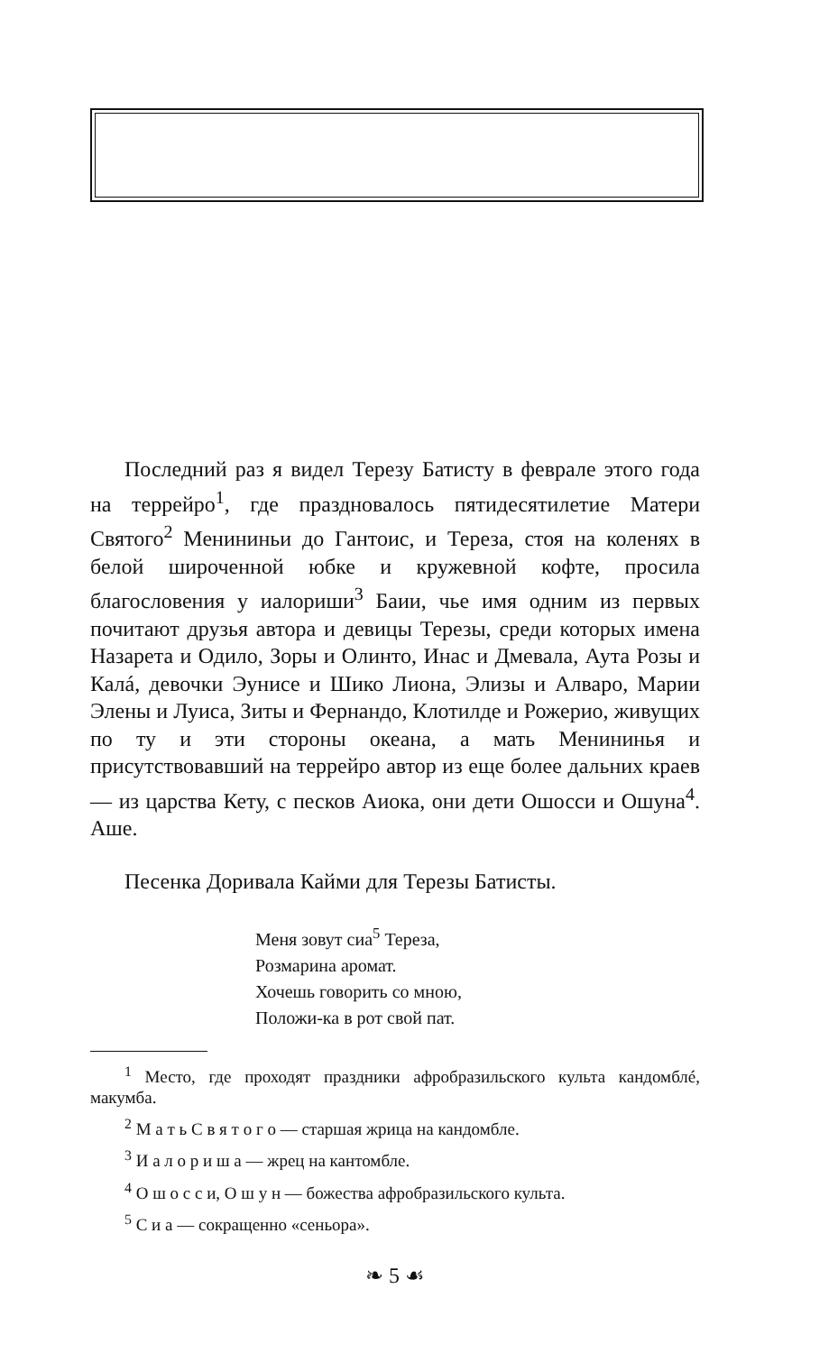Последний раз я видел Терезу Батисту в феврале этого года на террейро<sup>1</sup>, где праздновалось пятидесятилетие Матери Святого<sup>2</sup> Менининьи до Гантоис, и Тереза, стоя на коленях в белой широченной юбке и кружевной кофте, просила благословения у иалориши<sup>3</sup> Баии, чье имя одним из первых почитают друзья автора и девицы Терезы, среди которых имена Назарета и Одило, Зоры и Олинто, Инас и Дмевала, Аута Розы и Калá, девочки Эунисе и Шико Лиона, Элизы и Алваро, Марии Элены и Луиса, Зиты и Фернандо, Клотилде и Рожерио, живущих по ту и эти стороны океана, а мать Менининья и присутствовавший на террейро автор из еще более дальних краев — из царства Кету, с песков Аиока, они дети Ошосси и Ошуна<sup>4</sup>. Аше.
Песенка Доривала Кайми для Терезы Батисты.
Меня зовут сиа<sup>5</sup> Тереза,
Розмарина аромат.
Хочешь говорить со мною,
Положи-ка в рот свой пат.
<sup>1</sup> Место, где проходят праздники афробразильского культа кандомблé, макумба.
<sup>2</sup> М а т ь С в я т о г о — старшая жрица на кандомбле.
<sup>3</sup> И а л о р и ш а — жрец на кантомбле.
<sup>4</sup> О ш о с с и, О ш у н — божества афробразильского культа.
<sup>5</sup> С и а — сокращенно «сеньора».
❧ 5 ☙